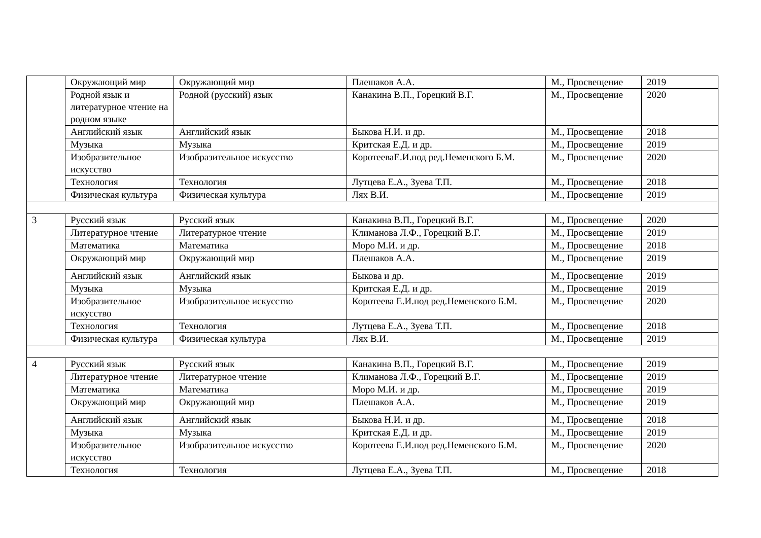| | Окружающий мир | Окружающий мир | Плешаков А.А. | М., Просвещение | 2019 |
| | Родной язык и литературное чтение на родном языке | Родной (русский) язык | Канакина В.П., Горецкий В.Г. | М., Просвещение | 2020 |
| | Английский язык | Английский язык | Быкова Н.И. и др. | М., Просвещение | 2018 |
| | Музыка | Музыка | Критская Е.Д. и др. | М., Просвещение | 2019 |
| | Изобразительное искусство | Изобразительное искусство | КоротееваЕ.И.под ред.Неменского Б.М. | М., Просвещение | 2020 |
| | Технология | Технология | Лутцева Е.А., Зуева Т.П. | М., Просвещение | 2018 |
| | Физическая культура | Физическая культура | Лях В.И. | М., Просвещение | 2019 |
| 3 | Русский язык | Русский язык | Канакина В.П., Горецкий В.Г. | М., Просвещение | 2020 |
| | Литературное чтение | Литературное чтение | Климанова Л.Ф., Горецкий В.Г. | М., Просвещение | 2019 |
| | Математика | Математика | Моро М.И. и др. | М., Просвещение | 2018 |
| | Окружающий мир | Окружающий мир | Плешаков А.А. | М., Просвещение | 2019 |
| | Английский язык | Английский язык | Быкова и др. | М., Просвещение | 2019 |
| | Музыка | Музыка | Критская Е.Д. и др. | М., Просвещение | 2019 |
| | Изобразительное искусство | Изобразительное искусство | Коротеева Е.И.под ред.Неменского Б.М. | М., Просвещение | 2020 |
| | Технология | Технология | Лутцева Е.А., Зуева Т.П. | М., Просвещение | 2018 |
| | Физическая культура | Физическая культура | Лях В.И. | М., Просвещение | 2019 |
| 4 | Русский язык | Русский язык | Канакина В.П., Горецкий В.Г. | М., Просвещение | 2019 |
| | Литературное чтение | Литературное чтение | Климанова Л.Ф., Горецкий В.Г. | М., Просвещение | 2019 |
| | Математика | Математика | Моро М.И. и др. | М., Просвещение | 2019 |
| | Окружающий мир | Окружающий мир | Плешаков А.А. | М., Просвещение | 2019 |
| | Английский язык | Английский язык | Быкова Н.И. и др. | М., Просвещение | 2018 |
| | Музыка | Музыка | Критская Е.Д. и др. | М., Просвещение | 2019 |
| | Изобразительное искусство | Изобразительное искусство | Коротеева Е.И.под ред.Неменского Б.М. | М., Просвещение | 2020 |
| | Технология | Технология | Лутцева Е.А., Зуева Т.П. | М., Просвещение | 2018 |